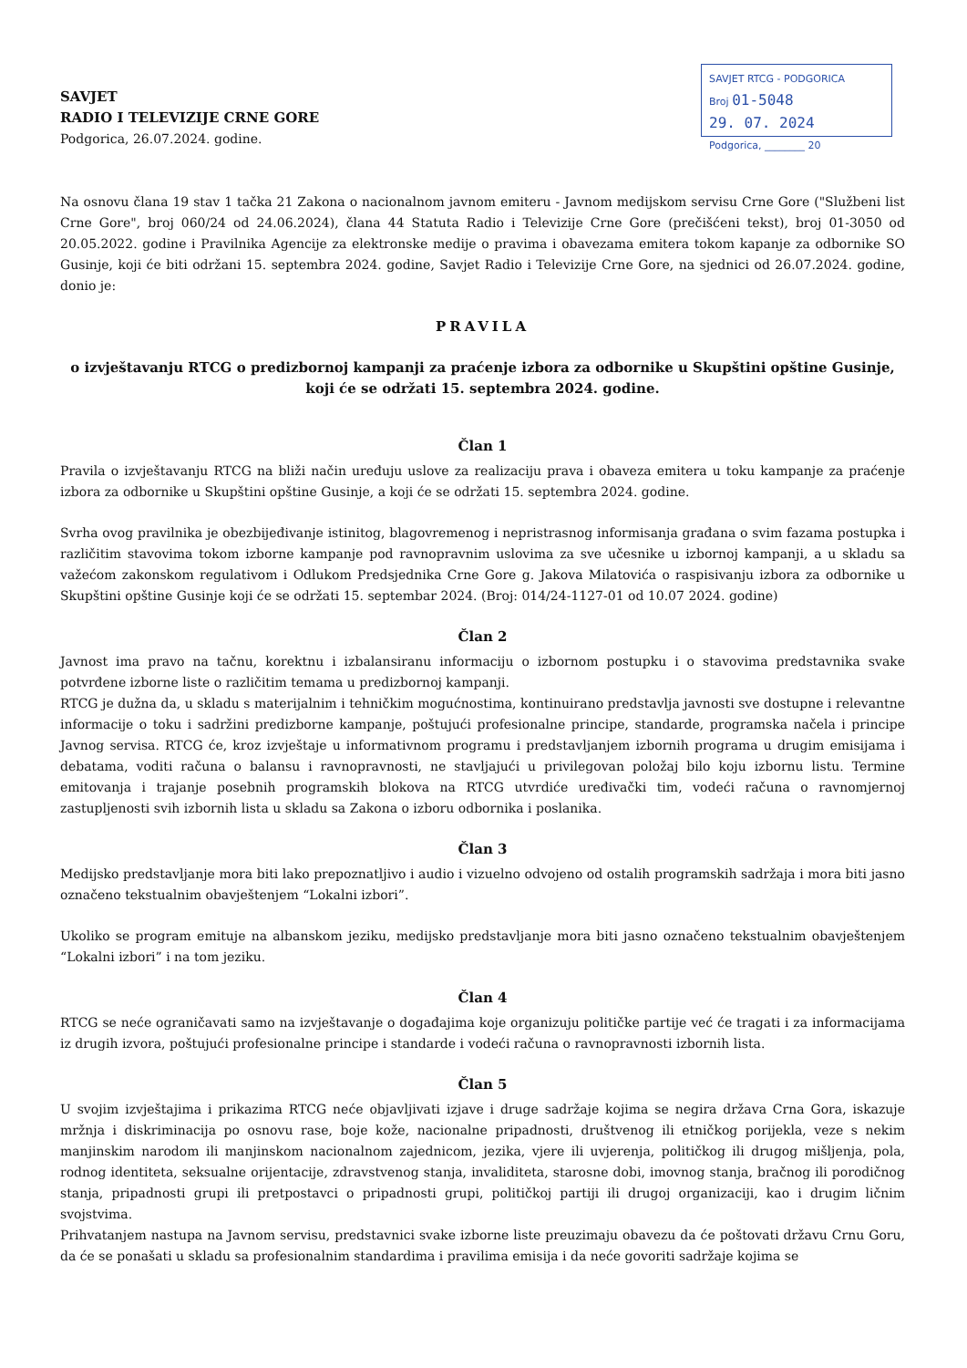SAVJET RTCG - PODGORICA
Broj 01-5048
29. 07. 2024
Podgorica, ________ 20
SAVJET
RADIO I TELEVIZIJE CRNE GORE
Podgorica, 26.07.2024. godine.
Na osnovu člana 19 stav 1 tačka 21 Zakona o nacionalnom javnom emiteru - Javnom medijskom servisu Crne Gore ("Službeni list Crne Gore", broj 060/24 od 24.06.2024), člana 44 Statuta Radio i Televizije Crne Gore (prečišćeni tekst), broj 01-3050 od 20.05.2022. godine i Pravilnika Agencije za elektronske medije o pravima i obavezama emitera tokom kapanje za odbornike SO Gusinje, koji će biti održani 15. septembra 2024. godine, Savjet Radio i Televizije Crne Gore, na sjednici od 26.07.2024. godine, donio je:
PRAVILA
o izvještavanju RTCG o predizbornoj kampanji za praćenje izbora za odbornike u Skupštini opštine Gusinje, koji će se održati 15. septembra 2024. godine.
Član 1
Pravila o izvještavanju RTCG na bliži način uređuju uslove za realizaciju prava i obaveza emitera u toku kampanje za praćenje izbora za odbornike u Skupštini opštine Gusinje, a koji će se održati 15. septembra 2024. godine.
Svrha ovog pravilnika je obezbijeđivanje istinitog, blagovremenog i nepristrasnog informisanja građana o svim fazama postupka i različitim stavovima tokom izborne kampanje pod ravnopravnim uslovima za sve učesnike u izbornoj kampanji, a u skladu sa važećom zakonskom regulativom i Odlukom Predsjednika Crne Gore g. Jakova Milatovića o raspisivanju izbora za odbornike u Skupštini opštine Gusinje koji će se održati 15. septembar 2024. (Broj: 014/24-1127-01 od 10.07 2024. godine)
Član 2
Javnost ima pravo na tačnu, korektnu i izbalansiranu informaciju o izbornom postupku i o stavovima predstavnika svake potvrđene izborne liste o različitim temama u predizbornoj kampanji.
RTCG je dužna da, u skladu s materijalnim i tehničkim mogućnostima, kontinuirano predstavlja javnosti sve dostupne i relevantne informacije o toku i sadržini predizborne kampanje, poštujući profesionalne principe, standarde, programska načela i principe Javnog servisa. RTCG će, kroz izvještaje u informativnom programu i predstavljanjem izbornih programa u drugim emisijama i debatama, voditi računa o balansu i ravnopravnosti, ne stavljajući u privilegovan položaj bilo koju izbornu listu. Termine emitovanja i trajanje posebnih programskih blokova na RTCG utvrdiće uređivački tim, vodeći računa o ravnomjernoj zastupljenosti svih izbornih lista u skladu sa Zakona o izboru odbornika i poslanika.
Član 3
Medijsko predstavljanje mora biti lako prepoznatljivo i audio i vizuelno odvojeno od ostalih programskih sadržaja i mora biti jasno označeno tekstualnim obavještenjem “Lokalni izbori”.
Ukoliko se program emituje na albanskom jeziku, medijsko predstavljanje mora biti jasno označeno tekstualnim obavještenjem “Lokalni izbori” i na tom jeziku.
Član 4
RTCG se neće ograničavati samo na izvještavanje o događajima koje organizuju političke partije već će tragati i za informacijama iz drugih izvora, poštujući profesionalne principe i standarde i vodeći računa o ravnopravnosti izbornih lista.
Član 5
U svojim izvještajima i prikazima RTCG neće objavljivati izjave i druge sadržaje kojima se negira država Crna Gora, iskazuje mržnja i diskriminacija po osnovu rase, boje kože, nacionalne pripadnosti, društvenog ili etničkog porijekla, veze s nekim manjinskim narodom ili manjinskom nacionalnom zajednicom, jezika, vjere ili uvjerenja, političkog ili drugog mišljenja, pola, rodnog identiteta, seksualne orijentacije, zdravstvenog stanja, invaliditeta, starosne dobi, imovnog stanja, bračnog ili porodičnog stanja, pripadnosti grupi ili pretpostavci o pripadnosti grupi, političkoj partiji ili drugoj organizaciji, kao i drugim ličnim svojstvima.
Prihvatanjem nastupa na Javnom servisu, predstavnici svake izborne liste preuzimaju obavezu da će poštovati državu Crnu Goru, da će se ponašati u skladu sa profesionalnim standardima i pravilima emisija i da neće govoriti sadržaje kojima se